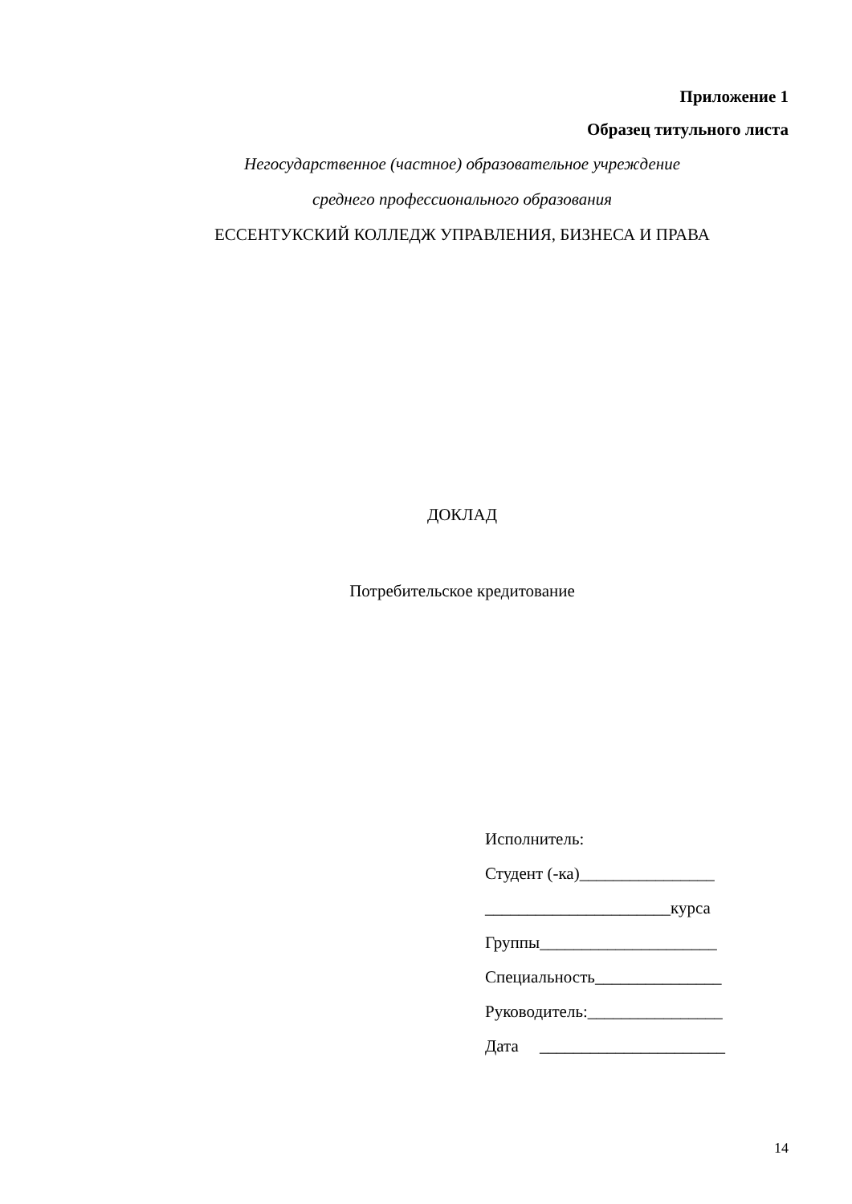Приложение 1
Образец титульного листа
Негосударственное (частное) образовательное учреждение
среднего профессионального образования
ЕССЕНТУКСКИЙ КОЛЛЕДЖ УПРАВЛЕНИЯ, БИЗНЕСА И ПРАВА
ДОКЛАД
Потребительское кредитование
Исполнитель:
Студент (-ка)________________
______________________курса
Группы_____________________
Специальность_______________
Руководитель:________________
Дата ______________________
14